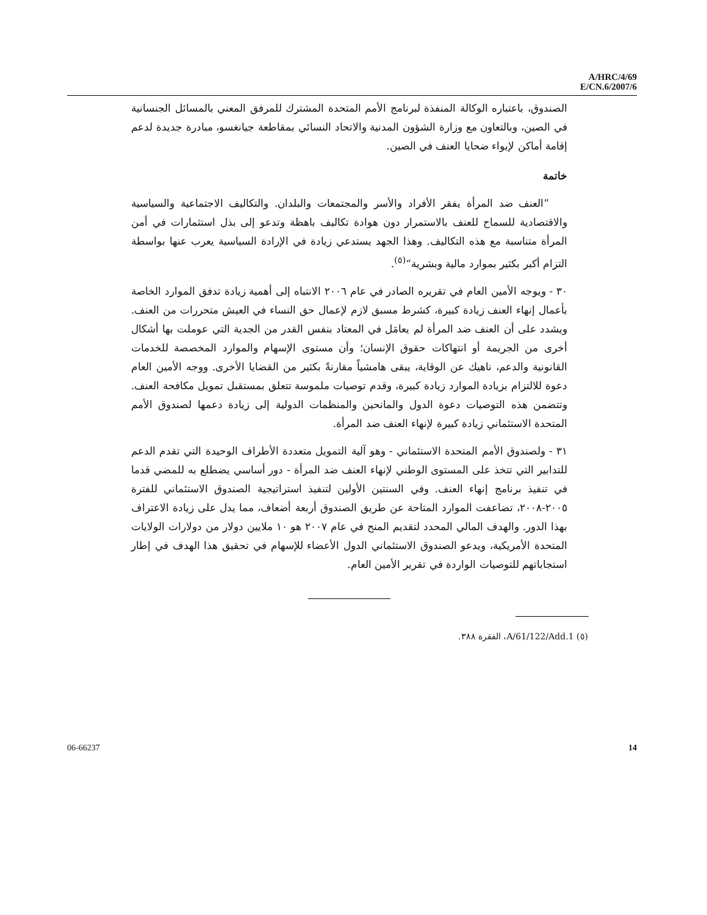A/HRC/4/69
E/CN.6/2007/6
الصندوق، باعتباره الوكالة المنفذة لبرنامج الأمم المتحدة المشترك للمرفق المعني بالمسائل الجنسانية في الصين، وبالتعاون مع وزارة الشؤون المدنية والاتحاد النسائي بمقاطعة جيانغسو، مبادرة جديدة لدعم إقامة أماكن لإيواء ضحايا العنف في الصين.
خاتمة
”العنف ضد المرأة يفقر الأفراد والأسر والمجتمعات والبلدان. والتكاليف الاجتماعية والسياسية والاقتصادية للسماح للعنف بالاستمرار دون هوادة تكاليف باهظة وتدعو إلى بذل استثمارات في أمن المرأة متناسبة مع هذه التكاليف. وهذا الجهد يستدعي زيادة في الإرادة السياسية يعرب عنها بواسطة التزام أكبر بكثير بموارد مالية وبشرية“<sup>(٥)</sup>.
٣٠ - ويوجه الأمين العام في تقريره الصادر في عام ٢٠٠٦ الانتباه إلى أهمية زيادة تدفق الموارد الخاصة بأعمال إنهاء العنف زيادة كبيرة، كشرط مسبق لازم لإعمال حق النساء في العيش متحررات من العنف. ويشدد على أن العنف ضد المرأة لم يعامَل في المعتاد بنفس القدر من الجدية التي عوملت بها أشكال أخرى من الجريمة أو انتهاكات حقوق الإنسان؛ وأن مستوى الإسهام والموارد المخصصة للخدمات القانونية والدعم، ناهيك عن الوقاية، يبقى هامشياً مقارنةً بكثير من القضايا الأخرى. ووجه الأمين العام دعوة للالتزام بزيادة الموارد زيادة كبيرة، وقدم توصيات ملموسة تتعلق بمستقبل تمويل مكافحة العنف. وتتضمن هذه التوصيات دعوة الدول والمانحين والمنظمات الدولية إلى زيادة دعمها لصندوق الأمم المتحدة الاستئماني زيادة كبيرة لإنهاء العنف ضد المرأة.
٣١ - ولصندوق الأمم المتحدة الاستئماني - وهو آلية التمويل متعددة الأطراف الوحيدة التي تقدم الدعم للتدابير التي تتخذ على المستوى الوطني لإنهاء العنف ضد المرأة - دور أساسي يضطلع به للمضي قدما في تنفيذ برنامج إنهاء العنف. وفي السنتين الأولين لتنفيذ استراتيجية الصندوق الاستئماني للفترة ٢٠٠٥-٢٠٠٨، تضاعفت الموارد المتاحة عن طريق الصندوق أربعة أضعاف، مما يدل على زيادة الاعتراف بهذا الدور. والهدف المالي المحدد لتقديم المنح في عام ٢٠٠٧ هو ١٠ ملايين دولار من دولارات الولايات المتحدة الأمريكية، ويدعو الصندوق الاستئماني الدول الأعضاء للإسهام في تحقيق هذا الهدف في إطار استجاباتهم للتوصيات الواردة في تقرير الأمين العام.
(٥) A/61/122/Add.1، الفقرة ٣٨٨.
06-66237 14